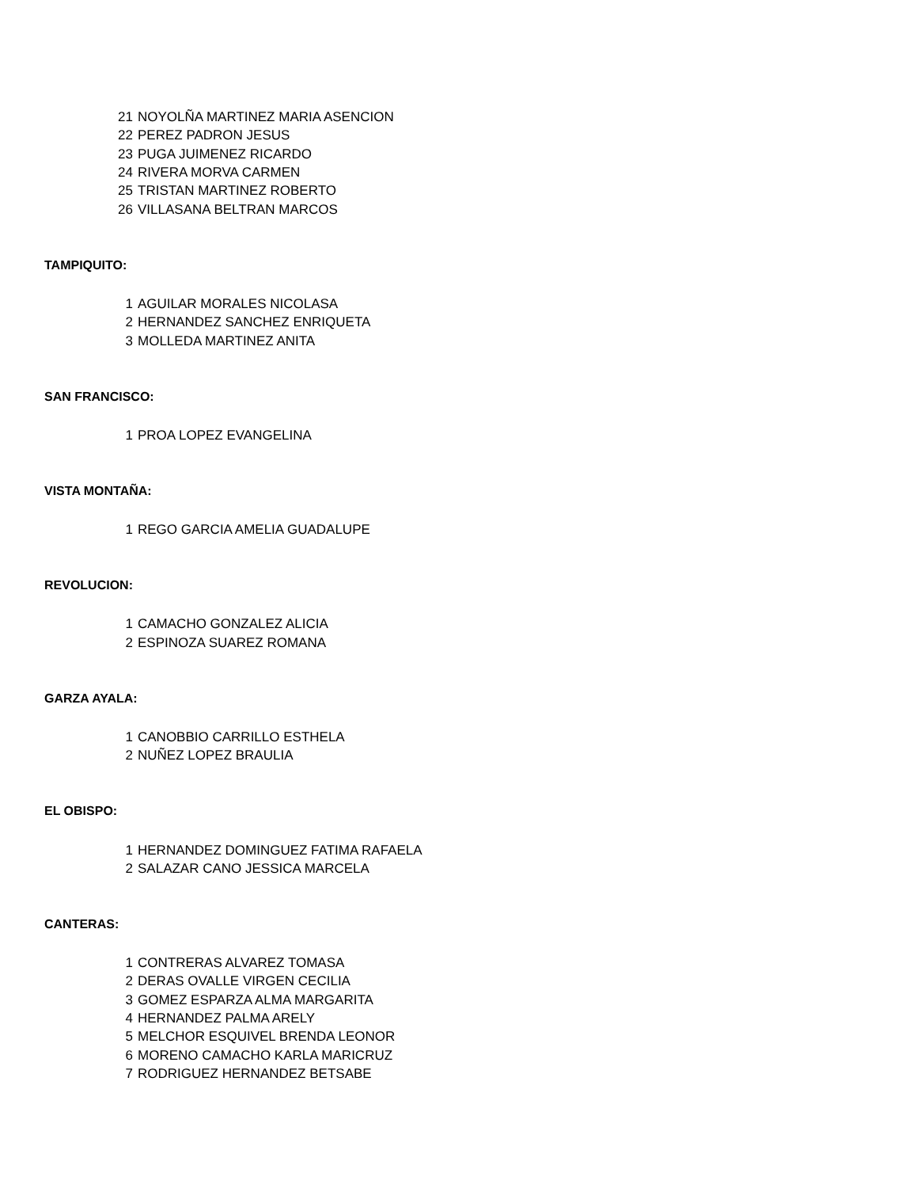| 21 | NOYOLÑA MARTINEZ MARIA ASENCION |
| 22 | PEREZ PADRON JESUS |
| 23 | PUGA JUIMENEZ RICARDO |
| 24 | RIVERA MORVA CARMEN |
| 25 | TRISTAN MARTINEZ ROBERTO |
| 26 | VILLASANA BELTRAN MARCOS |
TAMPIQUITO:
| 1 | AGUILAR MORALES NICOLASA |
| 2 | HERNANDEZ SANCHEZ ENRIQUETA |
| 3 | MOLLEDA MARTINEZ ANITA |
SAN FRANCISCO:
| 1 | PROA LOPEZ EVANGELINA |
VISTA MONTAÑA:
| 1 | REGO GARCIA AMELIA GUADALUPE |
REVOLUCION:
| 1 | CAMACHO GONZALEZ ALICIA |
| 2 | ESPINOZA SUAREZ ROMANA |
GARZA AYALA:
| 1 | CANOBBIO CARRILLO ESTHELA |
| 2 | NUÑEZ LOPEZ BRAULIA |
EL OBISPO:
| 1 | HERNANDEZ DOMINGUEZ FATIMA RAFAELA |
| 2 | SALAZAR CANO JESSICA MARCELA |
CANTERAS:
| 1 | CONTRERAS ALVAREZ TOMASA |
| 2 | DERAS OVALLE VIRGEN CECILIA |
| 3 | GOMEZ ESPARZA ALMA MARGARITA |
| 4 | HERNANDEZ PALMA ARELY |
| 5 | MELCHOR ESQUIVEL BRENDA LEONOR |
| 6 | MORENO CAMACHO KARLA MARICRUZ |
| 7 | RODRIGUEZ HERNANDEZ BETSABE |